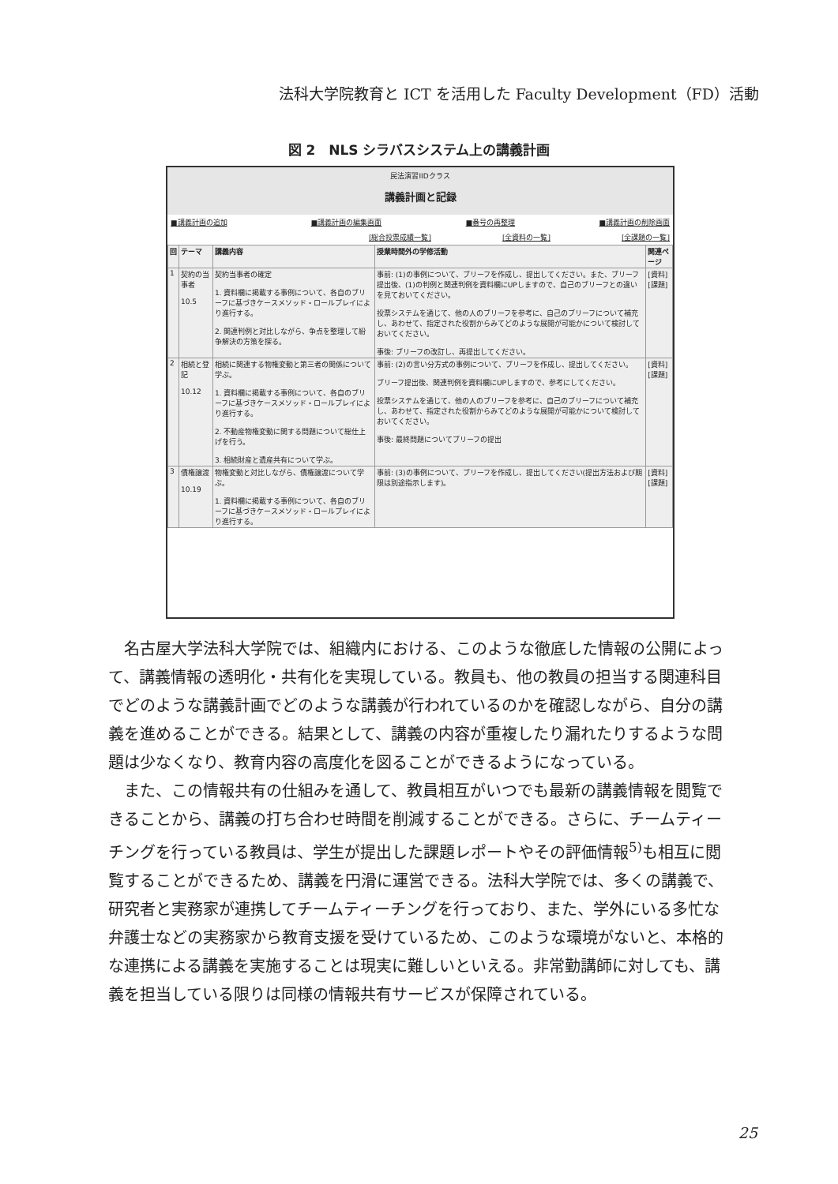法科大学院教育と ICT を活用した Faculty Development（FD）活動
図 2　NLS シラバスシステム上の講義計画
民法演習IIDクラス
講義計画と記録
■講義計画の追加 ■講義計画の編集画面 ■番号の再整理 ■講義計画の削除画面
[総合投票成績一覧] [全資料の一覧] [全課題の一覧]
| 回 | テーマ | 講義内容 | 授業時間外の学修活動 | 関連ページ |
| --- | --- | --- | --- | --- |
| 1 | 契約の当事者 10.5 | 契約当事者の確定 1. 資料欄に掲載する事例について、各自のブリーフに基づきケースメソッド・ロールプレイにより進行する。 2. 関連判例と対比しながら、争点を整理して紛争解決の方策を探る。 | 事前: (1)の事例について、ブリーフを作成し、提出してください。また、ブリーフ提出後、(1)の判例と関連判例を資料欄にUPしますので、自己のブリーフとの違いを見ておいてください。 投票システムを通じて、他の人のブリーフを参考に、自己のブリーフについて補充し、あわせて、指定された役割からみてどのような展開が可能かについて検討しておいてください。 事後: ブリーフの改訂し、再提出してください。 | [資料][課題] |
| 2 | 相続と登記 10.12 | 相続に関連する物権変動と第三者の関係について学ぶ。 1. 資料欄に掲載する事例について、各自のブリーフに基づきケースメソッド・ロールプレイにより進行する。 2. 不動産物権変動に関する問題について総仕上げを行う。 3. 相続財産と遺産共有について学ぶ。 | 事前: (2)の言い分方式の事例について、ブリーフを作成し、提出してください。 ブリーフ提出後、関連判例を資料欄にUPしますので、参考にしてください。 投票システムを通じて、他の人のブリーフを参考に、自己のブリーフについて補充し、あわせて、指定された役割からみてどのような展開が可能かについて検討しておいてください。 事後: 最終問題についてブリーフの提出 | [資料][課題] |
| 3 | 債権譲渡 10.19 | 物権変動と対比しながら、債権譲渡について学ぶ。 1. 資料欄に掲載する事例について、各自のブリーフに基づきケースメソッド・ロールプレイにより進行する。 | 事前: (3)の事例について、ブリーフを作成し、提出してください(提出方法および期限は別途指示します)。 | [資料][課題] |
名古屋大学法科大学院では、組織内における、このような徹底した情報の公開によって、講義情報の透明化・共有化を実現している。教員も、他の教員の担当する関連科目でどのような講義計画でどのような講義が行われているのかを確認しながら、自分の講義を進めることができる。結果として、講義の内容が重複したり漏れたりするような問題は少なくなり、教育内容の高度化を図ることができるようになっている。
また、この情報共有の仕組みを通して、教員相互がいつでも最新の講義情報を閲覧できることから、講義の打ち合わせ時間を削減することができる。さらに、チームティーチングを行っている教員は、学生が提出した課題レポートやその評価情報<sup>5)</sup>も相互に閲覧することができるため、講義を円滑に運営できる。法科大学院では、多くの講義で、研究者と実務家が連携してチームティーチングを行っており、また、学外にいる多忙な弁護士などの実務家から教育支援を受けているため、このような環境がないと、本格的な連携による講義を実施することは現実に難しいといえる。非常勤講師に対しても、講義を担当している限りは同様の情報共有サービスが保障されている。
25